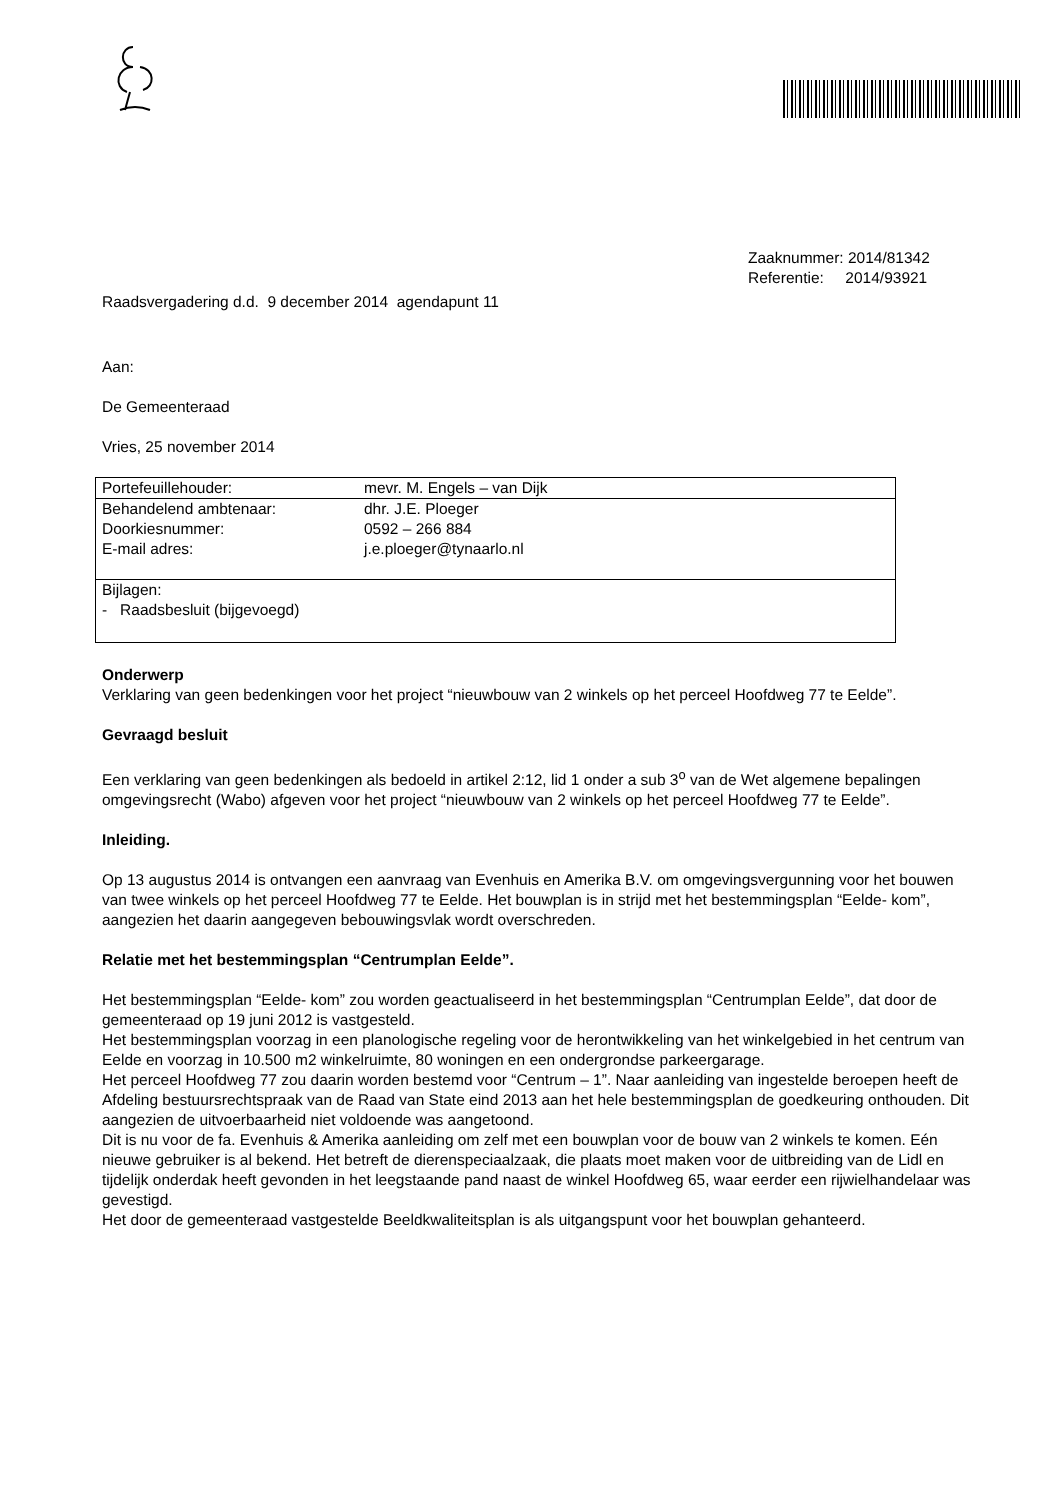Zaaknummer: 2014/81342
Referentie: 2014/93921
Raadsvergadering d.d. 9 december 2014 agendapunt 11
Aan:
De Gemeenteraad
Vries, 25 november 2014
| Portefeuillehouder: | mevr. M. Engels – van Dijk |
| Behandelend ambtenaar: Doorkiesnummer: E-mail adres: | dhr. J.E. Ploeger 0592 – 266 884 j.e.ploeger@tynaarlo.nl |
| Bijlagen: - Raadsbesluit (bijgevoegd) | |
Onderwerp
Verklaring van geen bedenkingen voor het project “nieuwbouw van 2 winkels op het perceel Hoofdweg 77 te Eelde”.
Gevraagd besluit
Een verklaring van geen bedenkingen als bedoeld in artikel 2:12, lid 1 onder a sub 3<sup>o</sup> van de Wet algemene bepalingen omgevingsrecht (Wabo) afgeven voor het project “nieuwbouw van 2 winkels op het perceel Hoofdweg 77 te Eelde”.
Inleiding.
Op 13 augustus 2014 is ontvangen een aanvraag van Evenhuis en Amerika B.V. om omgevingsvergunning voor het bouwen van twee winkels op het perceel Hoofdweg 77 te Eelde. Het bouwplan is in strijd met het bestemmingsplan “Eelde- kom”, aangezien het daarin aangegeven bebouwingsvlak wordt overschreden.
Relatie met het bestemmingsplan “Centrumplan Eelde”.
Het bestemmingsplan “Eelde- kom” zou worden geactualiseerd in het bestemmingsplan “Centrumplan Eelde”, dat door de gemeenteraad op 19 juni 2012 is vastgesteld.
Het bestemmingsplan voorzag in een planologische regeling voor de herontwikkeling van het winkelgebied in het centrum van Eelde en voorzag in 10.500 m2 winkelruimte, 80 woningen en een ondergrondse parkeergarage.
Het perceel Hoofdweg 77 zou daarin worden bestemd voor “Centrum – 1”. Naar aanleiding van ingestelde beroepen heeft de Afdeling bestuursrechtspraak van de Raad van State eind 2013 aan het hele bestemmingsplan de goedkeuring onthouden. Dit aangezien de uitvoerbaarheid niet voldoende was aangetoond.
Dit is nu voor de fa. Evenhuis & Amerika aanleiding om zelf met een bouwplan voor de bouw van 2 winkels te komen. Eén nieuwe gebruiker is al bekend. Het betreft de dierenspeciaalzaak, die plaats moet maken voor de uitbreiding van de Lidl en tijdelijk onderdak heeft gevonden in het leegstaande pand naast de winkel Hoofdweg 65, waar eerder een rijwielhandelaar was gevestigd.
Het door de gemeenteraad vastgestelde Beeldkwaliteitsplan is als uitgangspunt voor het bouwplan gehanteerd.